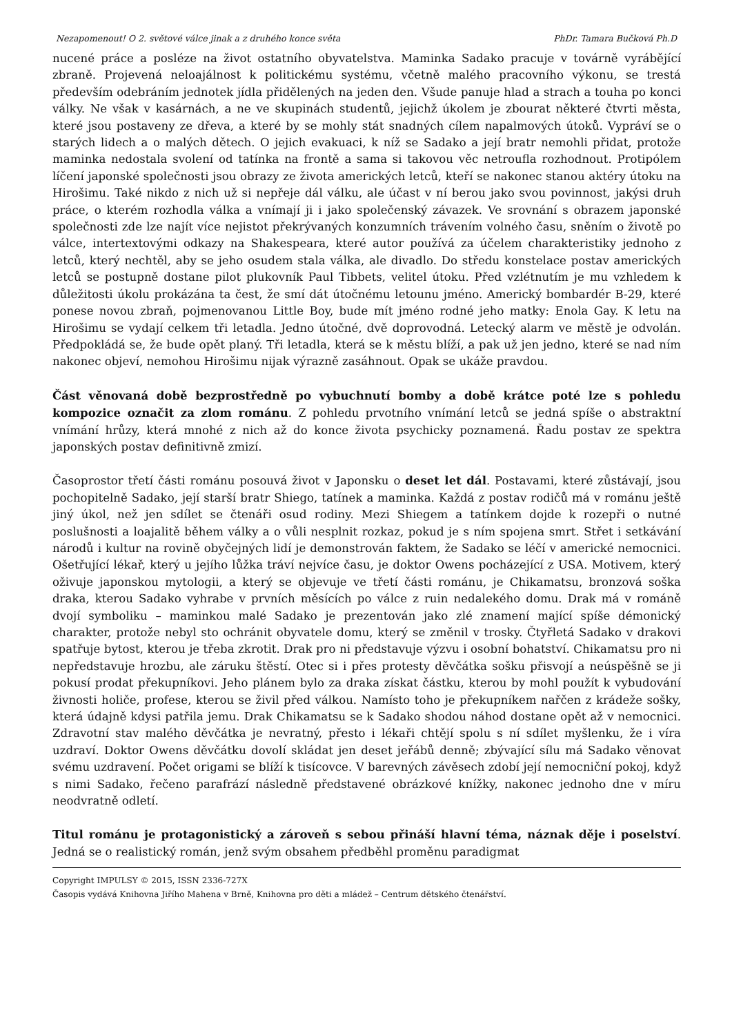Nezapomenout! O 2. světové válce jinak a z druhého konce světa PhDr. Tamara Bučková Ph.D
nucené práce a posléze na život ostatního obyvatelstva. Maminka Sadako pracuje v továrně vyrábějící zbraně. Projevená neloajálnost k politickému systému, včetně malého pracovního výkonu, se trestá především odebráním jednotek jídla přidělených na jeden den. Všude panuje hlad a strach a touha po konci války. Ne však v kasárnách, a ne ve skupinách studentů, jejichž úkolem je zbourat některé čtvrti města, které jsou postaveny ze dřeva, a které by se mohly stát snadných cílem napalmových útoků. Vypráví se o starých lidech a o malých dětech. O jejich evakuaci, k níž se Sadako a její bratr nemohli přidat, protože maminka nedostala svolení od tatínka na frontě a sama si takovou věc netroufla rozhodnout. Protipólem líčení japonské společnosti jsou obrazy ze života amerických letců, kteří se nakonec stanou aktéry útoku na Hirošimu. Také nikdo z nich už si nepřeje dál válku, ale účast v ní berou jako svou povinnost, jakýsi druh práce, o kterém rozhodla válka a vnímají ji i jako společenský závazek. Ve srovnání s obrazem japonské společnosti zde lze najít více nejistot překrývaných konzumních trávením volného času, sněním o životě po válce, intertextovými odkazy na Shakespeara, které autor používá za účelem charakteristiky jednoho z letců, který nechtěl, aby se jeho osudem stala válka, ale divadlo. Do středu konstelace postav amerických letců se postupně dostane pilot plukovník Paul Tibbets, velitel útoku. Před vzlétnutím je mu vzhledem k důležitosti úkolu prokázána ta čest, že smí dát útočnému letounu jméno. Americký bombardér B-29, které ponese novou zbraň, pojmenovanou Little Boy, bude mít jméno rodné jeho matky: Enola Gay. K letu na Hirošimu se vydají celkem tři letadla. Jedno útočné, dvě doprovodná. Letecký alarm ve městě je odvolán. Předpokládá se, že bude opět planý. Tři letadla, která se k městu blíží, a pak už jen jedno, které se nad ním nakonec objeví, nemohou Hirošimu nijak výrazně zasáhnout. Opak se ukáže pravdou.
Část věnovaná době bezprostředně po vybuchnutí bomby a době krátce poté lze s pohledu kompozice označit za zlom románu. Z pohledu prvotního vnímání letců se jedná spíše o abstraktní vnímání hrůzy, která mnohé z nich až do konce života psychicky poznamená. Řadu postav ze spektra japonských postav definitivně zmizí.
Časoprostor třetí části románu posouvá život v Japonsku o deset let dál. Postavami, které zůstávají, jsou pochopitelně Sadako, její starší bratr Shiego, tatínek a maminka. Každá z postav rodičů má v románu ještě jiný úkol, než jen sdílet se čtenáři osud rodiny. Mezi Shiegem a tatínkem dojde k rozepři o nutné poslušnosti a loajalitě během války a o vůli nesplnit rozkaz, pokud je s ním spojena smrt. Střet i setkávání národů i kultur na rovině obyčejných lidí je demonstrován faktem, že Sadako se léčí v americké nemocnici. Ošetřující lékař, který u jejího lůžka tráví nejvíce času, je doktor Owens pocházející z USA. Motivem, který oživuje japonskou mytologii, a který se objevuje ve třetí části románu, je Chikamatsu, bronzová soška draka, kterou Sadako vyhrabe v prvních měsících po válce z ruin nedalekého domu. Drak má v románě dvojí symboliku – maminkou malé Sadako je prezentován jako zlé znamení mající spíše démonický charakter, protože nebyl sto ochránit obyvatele domu, který se změnil v trosky. Čtyřletá Sadako v drakovi spatřuje bytost, kterou je třeba zkrotit. Drak pro ni představuje výzvu i osobní bohatství. Chikamatsu pro ni nepředstavuje hrozbu, ale záruku štěstí. Otec si i přes protesty děvčátka sošku přisvojí a neúspěšně se ji pokusí prodat překupníkovi. Jeho plánem bylo za draka získat částku, kterou by mohl použít k vybudování živnosti holiče, profese, kterou se živil před válkou. Namísto toho je překupníkem nařčen z krádeže sošky, která údajně kdysi patřila jemu. Drak Chikamatsu se k Sadako shodou náhod dostane opět až v nemocnici. Zdravotní stav malého děvčátka je nevratný, přesto i lékaři chtějí spolu s ní sdílet myšlenku, že i víra uzdraví. Doktor Owens děvčátku dovolí skládat jen deset jeřábů denně; zbývající sílu má Sadako věnovat svému uzdravení. Počet origami se blíží k tisícovce. V barevných závěsech zdobí její nemocniční pokoj, když s nimi Sadako, řečeno parafrází následně představené obrázkové knížky, nakonec jednoho dne v míru neodvratně odletí.
Titul románu je protagonistický a zároveň s sebou přináší hlavní téma, náznak děje i poselství. Jedná se o realistický román, jenž svým obsahem předběhl proměnu paradigmat
Copyright IMPULSY © 2015, ISSN 2336-727X
Časopis vydává Knihovna Jiřího Mahena v Brně, Knihovna pro děti a mládež – Centrum dětského čtenářství.